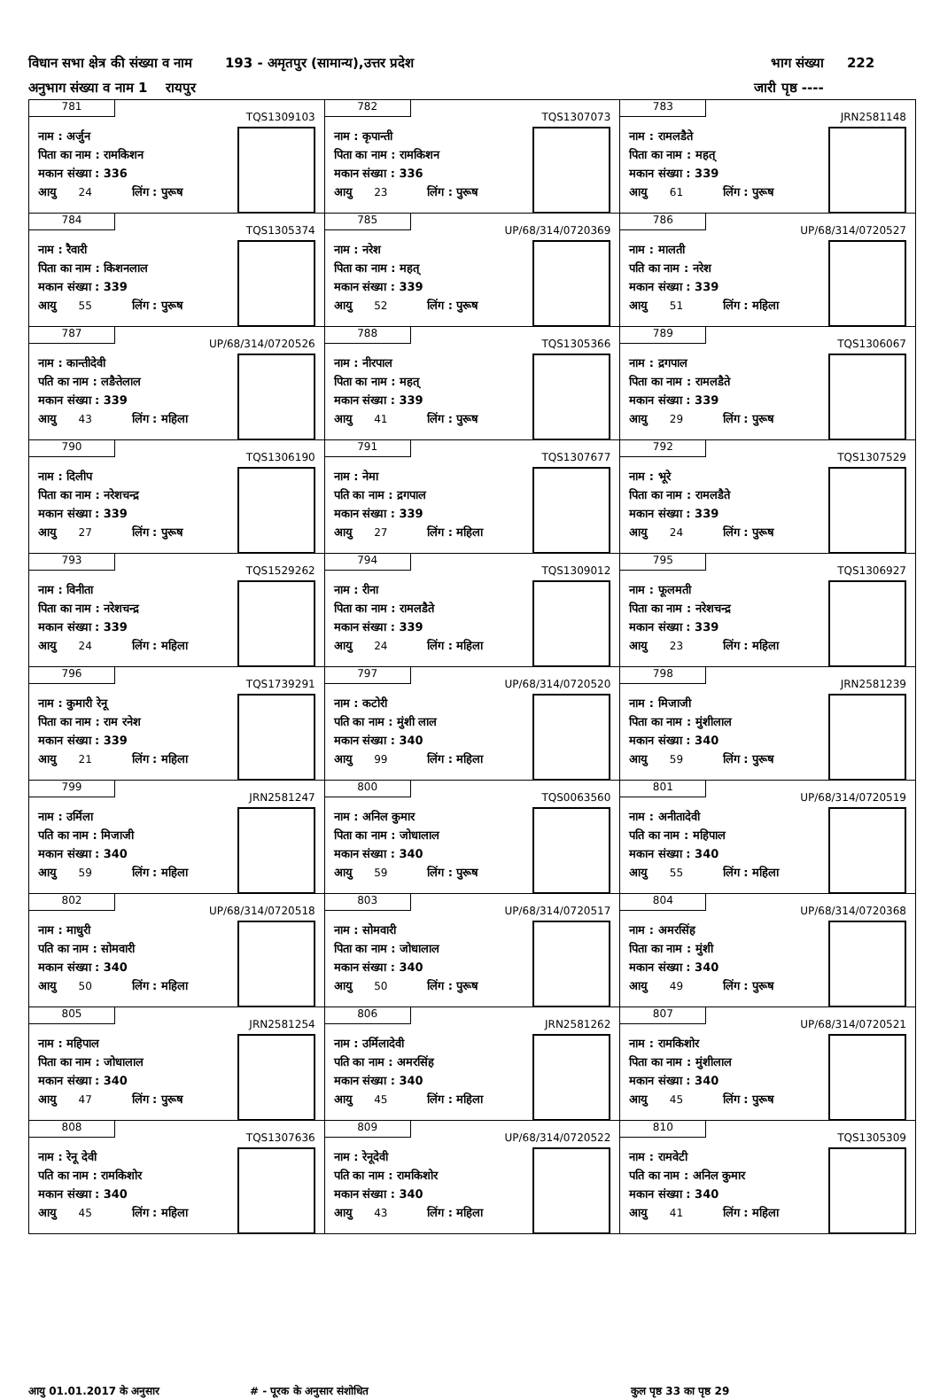विधान सभा क्षेत्र की संख्या व नाम 193 - अमृतपुर (सामान्य),उत्तर प्रदेश भाग संख्या 222
अनुभाग संख्या व नाम 1 रायपुर जारी पृष्ठ ----
| 781 TQS1309103 नाम : अर्जुन पिता का नाम : रामकिशन मकान संख्या : 336 आयु 24 लिंग : पुरूष | 782 TQS1307073 नाम : कृपान्ती पिता का नाम : रामकिशन मकान संख्या : 336 आयु 23 लिंग : पुरूष | 783 JRN2581148 नाम : रामलडैते पिता का नाम : महत् मकान संख्या : 339 आयु 61 लिंग : पुरूष |
| 784 TQS1305374 नाम : रैवारी पिता का नाम : किशनलाल मकान संख्या : 339 आयु 55 लिंग : पुरूष | 785 UP/68/314/0720369 नाम : नरेश पिता का नाम : महत् मकान संख्या : 339 आयु 52 लिंग : पुरूष | 786 UP/68/314/0720527 नाम : मालती पति का नाम : नरेश मकान संख्या : 339 आयु 51 लिंग : महिला |
| 787 UP/68/314/0720526 नाम : कान्तीदेवी पति का नाम : लङैतेलाल मकान संख्या : 339 आयु 43 लिंग : महिला | 788 TQS1305366 नाम : नीरपाल पिता का नाम : महत् मकान संख्या : 339 आयु 41 लिंग : पुरूष | 789 TQS1306067 नाम : द्रगपाल पिता का नाम : रामलडैते मकान संख्या : 339 आयु 29 लिंग : पुरूष |
| 790 TQS1306190 नाम : दिलीप पिता का नाम : नरेशचन्द्र मकान संख्या : 339 आयु 27 लिंग : पुरूष | 791 TQS1307677 नाम : नेमा पति का नाम : द्रगपाल मकान संख्या : 339 आयु 27 लिंग : महिला | 792 TQS1307529 नाम : भूरे पिता का नाम : रामलडैते मकान संख्या : 339 आयु 24 लिंग : पुरूष |
| 793 TQS1529262 नाम : विनीता पिता का नाम : नरेशचन्द्र मकान संख्या : 339 आयु 24 लिंग : महिला | 794 TQS1309012 नाम : रीना पिता का नाम : रामलडैते मकान संख्या : 339 आयु 24 लिंग : महिला | 795 TQS1306927 नाम : फूलमती पिता का नाम : नरेशचन्द्र मकान संख्या : 339 आयु 23 लिंग : महिला |
| 796 TQS1739291 नाम : कुमारी रेनू पिता का नाम : राम रनेश मकान संख्या : 339 आयु 21 लिंग : महिला | 797 UP/68/314/0720520 नाम : कटोरी पति का नाम : मुंशी लाल मकान संख्या : 340 आयु 99 लिंग : महिला | 798 JRN2581239 नाम : मिजाजी पिता का नाम : मुंशीलाल मकान संख्या : 340 आयु 59 लिंग : पुरूष |
| 799 JRN2581247 नाम : उर्मिला पति का नाम : मिजाजी मकान संख्या : 340 आयु 59 लिंग : महिला | 800 TQS0063560 नाम : अनिल कुमार पिता का नाम : जोधालाल मकान संख्या : 340 आयु 59 लिंग : पुरूष | 801 UP/68/314/0720519 नाम : अनीतादेवी पति का नाम : महिपाल मकान संख्या : 340 आयु 55 लिंग : महिला |
| 802 UP/68/314/0720518 नाम : माधुरी पति का नाम : सोमवारी मकान संख्या : 340 आयु 50 लिंग : महिला | 803 UP/68/314/0720517 नाम : सोमवारी पिता का नाम : जोधालाल मकान संख्या : 340 आयु 50 लिंग : पुरूष | 804 UP/68/314/0720368 नाम : अमरसिंह पिता का नाम : मुंशी मकान संख्या : 340 आयु 49 लिंग : पुरूष |
| 805 JRN2581254 नाम : महिपाल पिता का नाम : जोधालाल मकान संख्या : 340 आयु 47 लिंग : पुरूष | 806 JRN2581262 नाम : उर्मिलादेवी पति का नाम : अमरसिंह मकान संख्या : 340 आयु 45 लिंग : महिला | 807 UP/68/314/0720521 नाम : रामकिशोर पिता का नाम : मुंशीलाल मकान संख्या : 340 आयु 45 लिंग : पुरूष |
| 808 TQS1307636 नाम : रेनू देवी पति का नाम : रामकिशोर मकान संख्या : 340 आयु 45 लिंग : महिला | 809 UP/68/314/0720522 नाम : रेनूदेवी पति का नाम : रामकिशोर मकान संख्या : 340 आयु 43 लिंग : महिला | 810 TQS1305309 नाम : रामवेटी पति का नाम : अनिल कुमार मकान संख्या : 340 आयु 41 लिंग : महिला |
आयु 01.01.2017 के अनुसार # - पूरक के अनुसार संशोधित कुल पृष्ठ 33 का पृष्ठ 29